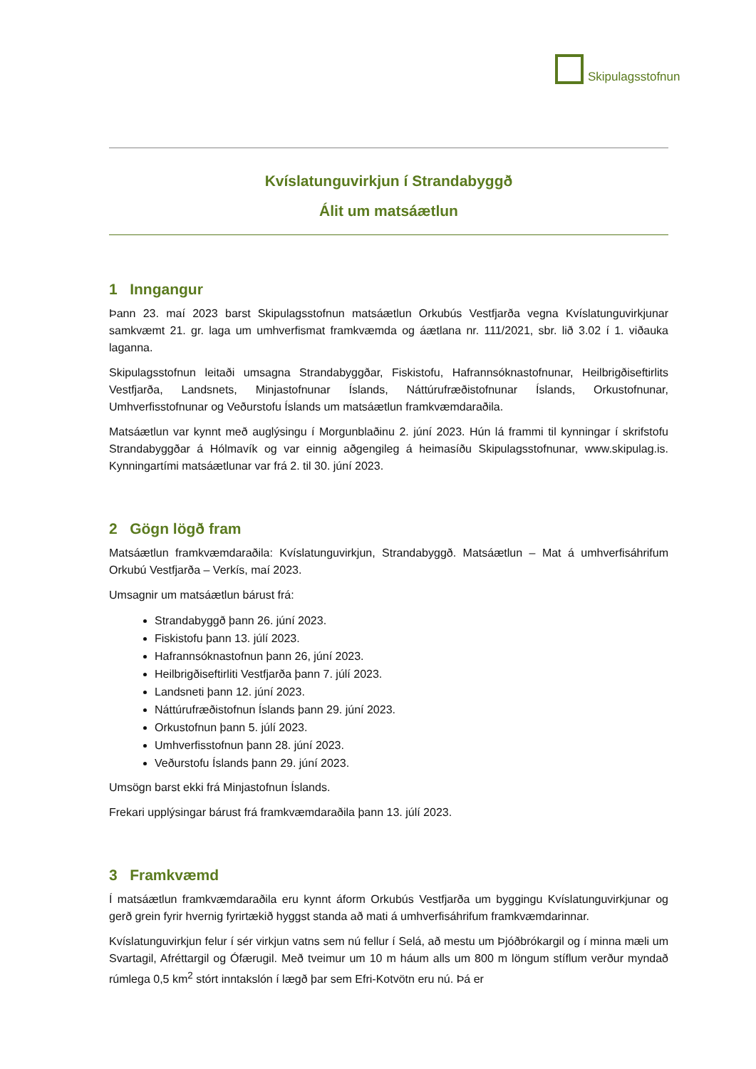Skipulagsstofnun
Kvíslatunguvirkjun í Strandabyggð
Álit um matsáætlun
1 Inngangur
Þann 23. maí 2023 barst Skipulagsstofnun matsáætlun Orkubús Vestfjarða vegna Kvíslatunguvirkjunar samkvæmt 21. gr. laga um umhverfismat framkvæmda og áætlana nr. 111/2021, sbr. lið 3.02 í 1. viðauka laganna.
Skipulagsstofnun leitaði umsagna Strandabyggðar, Fiskistofu, Hafrannsóknastofnunar, Heilbrigðiseftirlits Vestfjarða, Landsnets, Minjastofnunar Íslands, Náttúrufræðistofnunar Íslands, Orkustofnunar, Umhverfisstofnunar og Veðurstofu Íslands um matsáætlun framkvæmdaraðila.
Matsáætlun var kynnt með auglýsingu í Morgunblaðinu 2. júní 2023. Hún lá frammi til kynningar í skrifstofu Strandabyggðar á Hólmavík og var einnig aðgengileg á heimasíðu Skipulagsstofnunar, www.skipulag.is. Kynningartími matsáætlunar var frá 2. til 30. júní 2023.
2 Gögn lögð fram
Matsáætlun framkvæmdaraðila: Kvíslatunguvirkjun, Strandabyggð. Matsáætlun – Mat á umhverfisáhrifum Orkubú Vestfjarða – Verkís, maí 2023.
Umsagnir um matsáætlun bárust frá:
Strandabyggð þann 26. júní 2023.
Fiskistofu þann 13. júlí 2023.
Hafrannsóknastofnun þann 26, júní 2023.
Heilbrigðiseftirliti Vestfjarða þann 7. júlí 2023.
Landsneti þann 12. júní 2023.
Náttúrufræðistofnun Íslands þann 29. júní 2023.
Orkustofnun þann 5. júlí 2023.
Umhverfisstofnun þann 28. júní 2023.
Veðurstofu Íslands þann 29. júní 2023.
Umsögn barst ekki frá Minjastofnun Íslands.
Frekari upplýsingar bárust frá framkvæmdaraðila þann 13. júlí 2023.
3 Framkvæmd
Í matsáætlun framkvæmdaraðila eru kynnt áform Orkubús Vestfjarða um byggingu Kvíslatunguvirkjunar og gerð grein fyrir hvernig fyrirtækið hyggst standa að mati á umhverfisáhrifum framkvæmdarinnar.
Kvíslatunguvirkjun felur í sér virkjun vatns sem nú fellur í Selá, að mestu um Þjóðbrókargil og í minna mæli um Svartagil, Afréttargil og Ófærugil. Með tveimur um 10 m háum alls um 800 m löngum stíflum verður myndað rúmlega 0,5 km<sup>2</sup> stórt inntakslón í lægð þar sem Efri-Kotvötn eru nú. Þá er